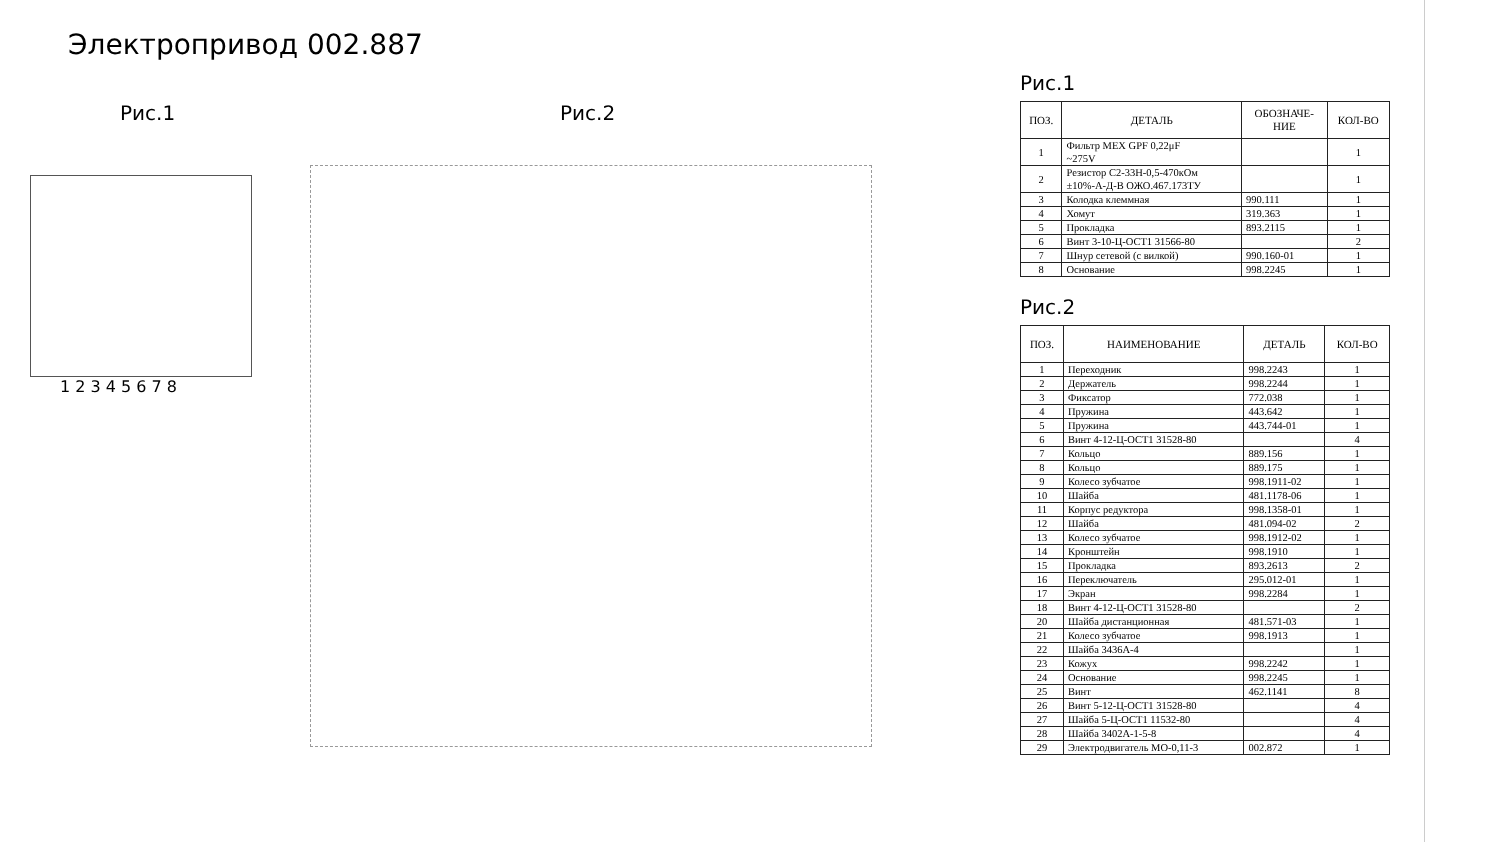Электропривод 002.887
Рис.1
1 2 3 4 5 6 7 8
Рис.2
Рис.1
| ПОЗ. | ДЕТАЛЬ | ОБОЗНАЧЕ- НИЕ | КОЛ-ВО |
| --- | --- | --- | --- |
| 1 | Фильтр MEX GPF 0,22μF ~275V | | 1 |
| 2 | Резистор С2-33Н-0,5-470кОм ±10%-А-Д-В ОЖО.467.173ТУ | | 1 |
| 3 | Колодка клеммная | 990.111 | 1 |
| 4 | Хомут | 319.363 | 1 |
| 5 | Прокладка | 893.2115 | 1 |
| 6 | Винт 3-10-Ц-ОСТ1 31566-80 | | 2 |
| 7 | Шнур сетевой (с вилкой) | 990.160-01 | 1 |
| 8 | Основание | 998.2245 | 1 |
Рис.2
| ПОЗ. | НАИМЕНОВАНИЕ | ДЕТАЛЬ | КОЛ-ВО |
| --- | --- | --- | --- |
| 1 | Переходник | 998.2243 | 1 |
| 2 | Держатель | 998.2244 | 1 |
| 3 | Фиксатор | 772.038 | 1 |
| 4 | Пружина | 443.642 | 1 |
| 5 | Пружина | 443.744-01 | 1 |
| 6 | Винт 4-12-Ц-ОСТ1 31528-80 | | 4 |
| 7 | Кольцо | 889.156 | 1 |
| 8 | Кольцо | 889.175 | 1 |
| 9 | Колесо зубчатое | 998.1911-02 | 1 |
| 10 | Шайба | 481.1178-06 | 1 |
| 11 | Корпус редуктора | 998.1358-01 | 1 |
| 12 | Шайба | 481.094-02 | 2 |
| 13 | Колесо зубчатое | 998.1912-02 | 1 |
| 14 | Кронштейн | 998.1910 | 1 |
| 15 | Прокладка | 893.2613 | 2 |
| 16 | Переключатель | 295.012-01 | 1 |
| 17 | Экран | 998.2284 | 1 |
| 18 | Винт 4-12-Ц-ОСТ1 31528-80 | | 2 |
| 20 | Шайба дистанционная | 481.571-03 | 1 |
| 21 | Колесо зубчатое | 998.1913 | 1 |
| 22 | Шайба 3436А-4 | | 1 |
| 23 | Кожух | 998.2242 | 1 |
| 24 | Основание | 998.2245 | 1 |
| 25 | Винт | 462.1141 | 8 |
| 26 | Винт 5-12-Ц-ОСТ1 31528-80 | | 4 |
| 27 | Шайба 5-Ц-ОСТ1 11532-80 | | 4 |
| 28 | Шайба 3402А-1-5-8 | | 4 |
| 29 | Электродвигатель МО-0,11-3 | 002.872 | 1 |